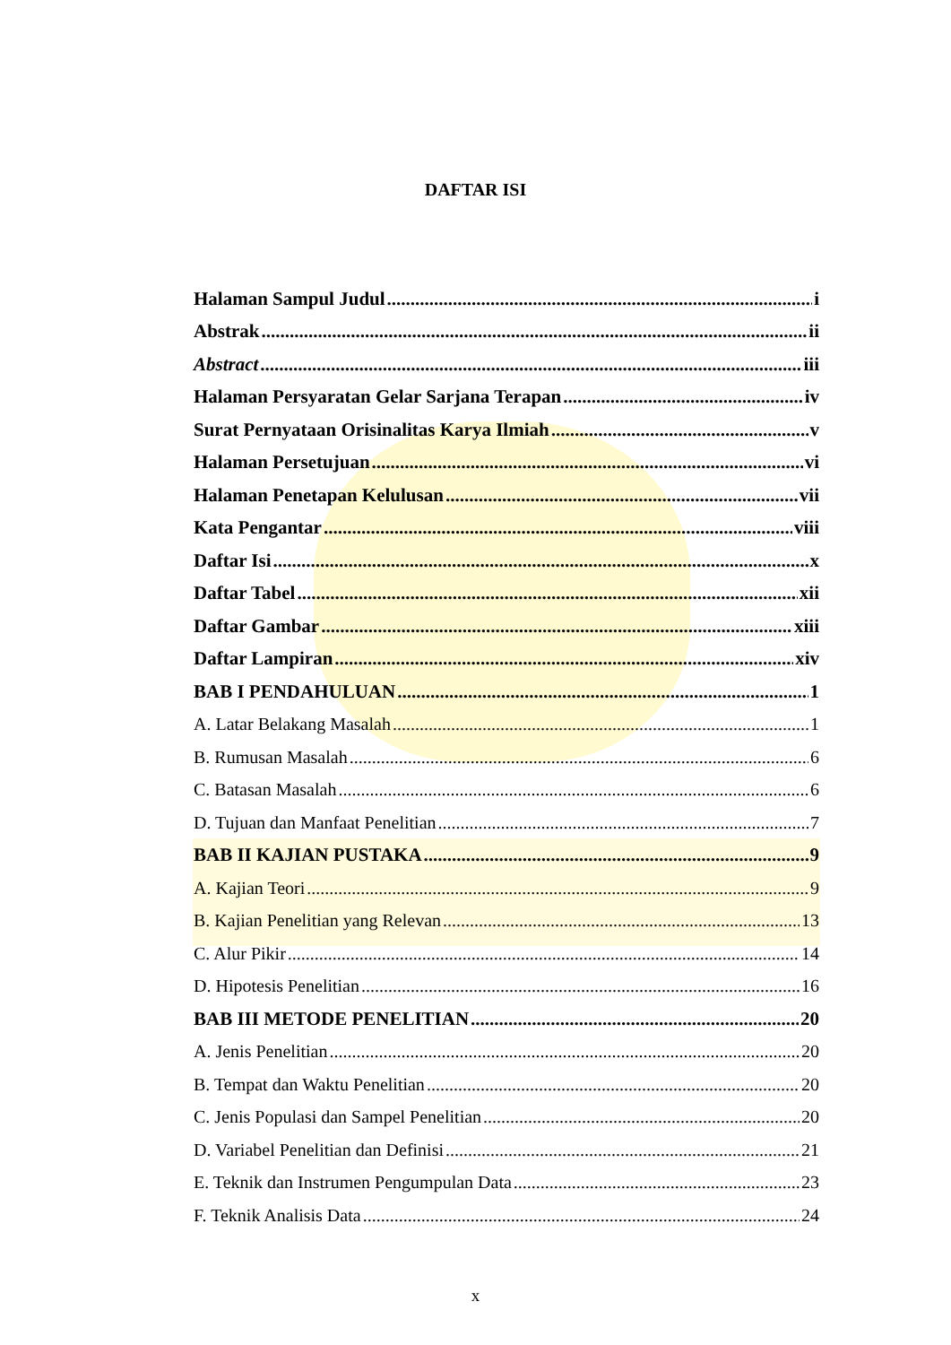DAFTAR ISI
Halaman Sampul Judul i
Abstrak ii
Abstract iii
Halaman Persyaratan Gelar Sarjana Terapan iv
Surat Pernyataan Orisinalitas Karya Ilmiah v
Halaman Persetujuan vi
Halaman Penetapan Kelulusan vii
Kata Pengantar viii
Daftar Isi x
Daftar Tabel xii
Daftar Gambar xiii
Daftar Lampiran xiv
BAB I PENDAHULUAN 1
A. Latar Belakang Masalah 1
B. Rumusan Masalah 6
C. Batasan Masalah 6
D. Tujuan dan Manfaat Penelitian 7
BAB II KAJIAN PUSTAKA 9
A. Kajian Teori 9
B. Kajian Penelitian yang Relevan 13
C. Alur Pikir 14
D. Hipotesis Penelitian 16
BAB III METODE PENELITIAN 20
A. Jenis Penelitian 20
B. Tempat dan Waktu Penelitian 20
C. Jenis Populasi dan Sampel Penelitian 20
D. Variabel Penelitian dan Definisi 21
E. Teknik dan Instrumen Pengumpulan Data 23
F. Teknik Analisis Data 24
x